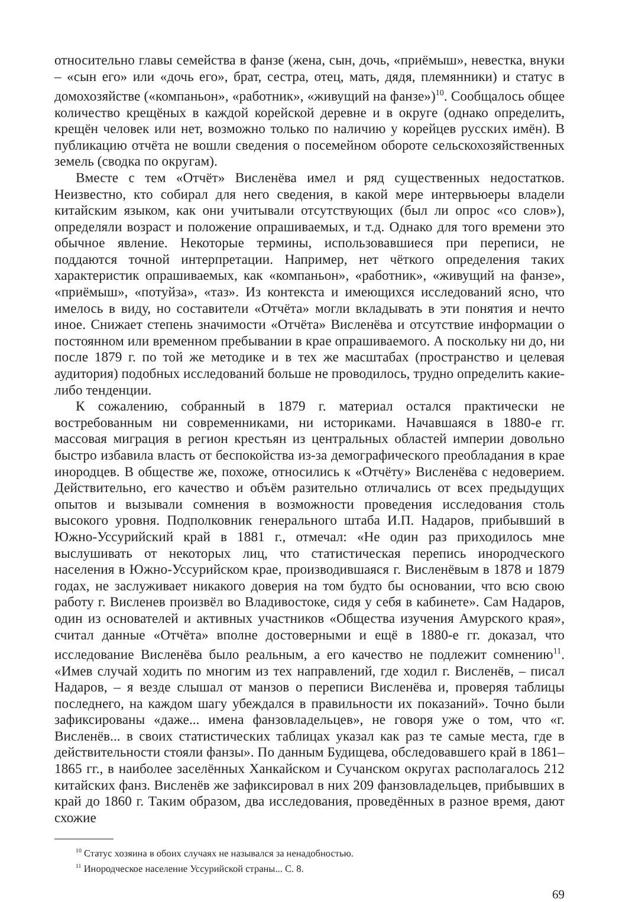относительно главы семейства в фанзе (жена, сын, дочь, «приёмыш», невестка, внуки – «сын его» или «дочь его», брат, сестра, отец, мать, дядя, племянники) и статус в домохозяйстве («компаньон», «работник», «живущий на фанзе»)<sup>10</sup>. Сообщалось общее количество крещёных в каждой корейской деревне и в округе (однако определить, крещён человек или нет, возможно только по наличию у корейцев русских имён). В публикацию отчёта не вошли сведения о посемейном обороте сельскохозяйственных земель (сводка по округам).
Вместе с тем «Отчёт» Висленёва имел и ряд существенных недостатков. Неизвестно, кто собирал для него сведения, в какой мере интервьюеры владели китайским языком, как они учитывали отсутствующих (был ли опрос «со слов»), определяли возраст и положение опрашиваемых, и т.д. Однако для того времени это обычное явление. Некоторые термины, использовавшиеся при переписи, не поддаются точной интерпретации. Например, нет чёткого определения таких характеристик опрашиваемых, как «компаньон», «работник», «живущий на фанзе», «приёмыш», «потуйза», «таз». Из контекста и имеющихся исследований ясно, что имелось в виду, но составители «Отчёта» могли вкладывать в эти понятия и нечто иное. Снижает степень значимости «Отчёта» Висленёва и отсутствие информации о постоянном или временном пребывании в крае опрашиваемого. А поскольку ни до, ни после 1879 г. по той же методике и в тех же масштабах (пространство и целевая аудитория) подобных исследований больше не проводилось, трудно определить какие-либо тенденции.
К сожалению, собранный в 1879 г. материал остался практически не востребованным ни современниками, ни историками. Начавшаяся в 1880-е гг. массовая миграция в регион крестьян из центральных областей империи довольно быстро избавила власть от беспокойства из-за демографического преобладания в крае инородцев. В обществе же, похоже, относились к «Отчёту» Висленёва с недоверием. Действительно, его качество и объём разительно отличались от всех предыдущих опытов и вызывали сомнения в возможности проведения исследования столь высокого уровня. Подполковник генерального штаба И.П. Надаров, прибывший в Южно-Уссурийский край в 1881 г., отмечал: «Не один раз приходилось мне выслушивать от некоторых лиц, что статистическая перепись инородческого населения в Южно-Уссурийском крае, производившаяся г. Висленёвым в 1878 и 1879 годах, не заслуживает никакого доверия на том будто бы основании, что всю свою работу г. Висленев произвёл во Владивостоке, сидя у себя в кабинете». Сам Надаров, один из основателей и активных участников «Общества изучения Амурского края», считал данные «Отчёта» вполне достоверными и ещё в 1880-е гг. доказал, что исследование Висленёва было реальным, а его качество не подлежит сомнению<sup>11</sup>. «Имев случай ходить по многим из тех направлений, где ходил г. Висленёв, – писал Надаров, – я везде слышал от манзов о переписи Висленёва и, проверяя таблицы последнего, на каждом шагу убеждался в правильности их показаний». Точно были зафиксированы «даже... имена фанзовладельцев», не говоря уже о том, что «г. Висленёв... в своих статистических таблицах указал как раз те самые места, где в действительности стояли фанзы». По данным Будищева, обследовавшего край в 1861–1865 гг., в наиболее заселённых Ханкайском и Сучанском округах располагалось 212 китайских фанз. Висленёв же зафиксировал в них 209 фанзовладельцев, прибывших в край до 1860 г. Таким образом, два исследования, проведённых в разное время, дают схожие
<sup>10</sup> Статус хозяина в обоих случаях не назывался за ненадобностью.
<sup>11</sup> Инородческое население Уссурийской страны... С. 8.
69